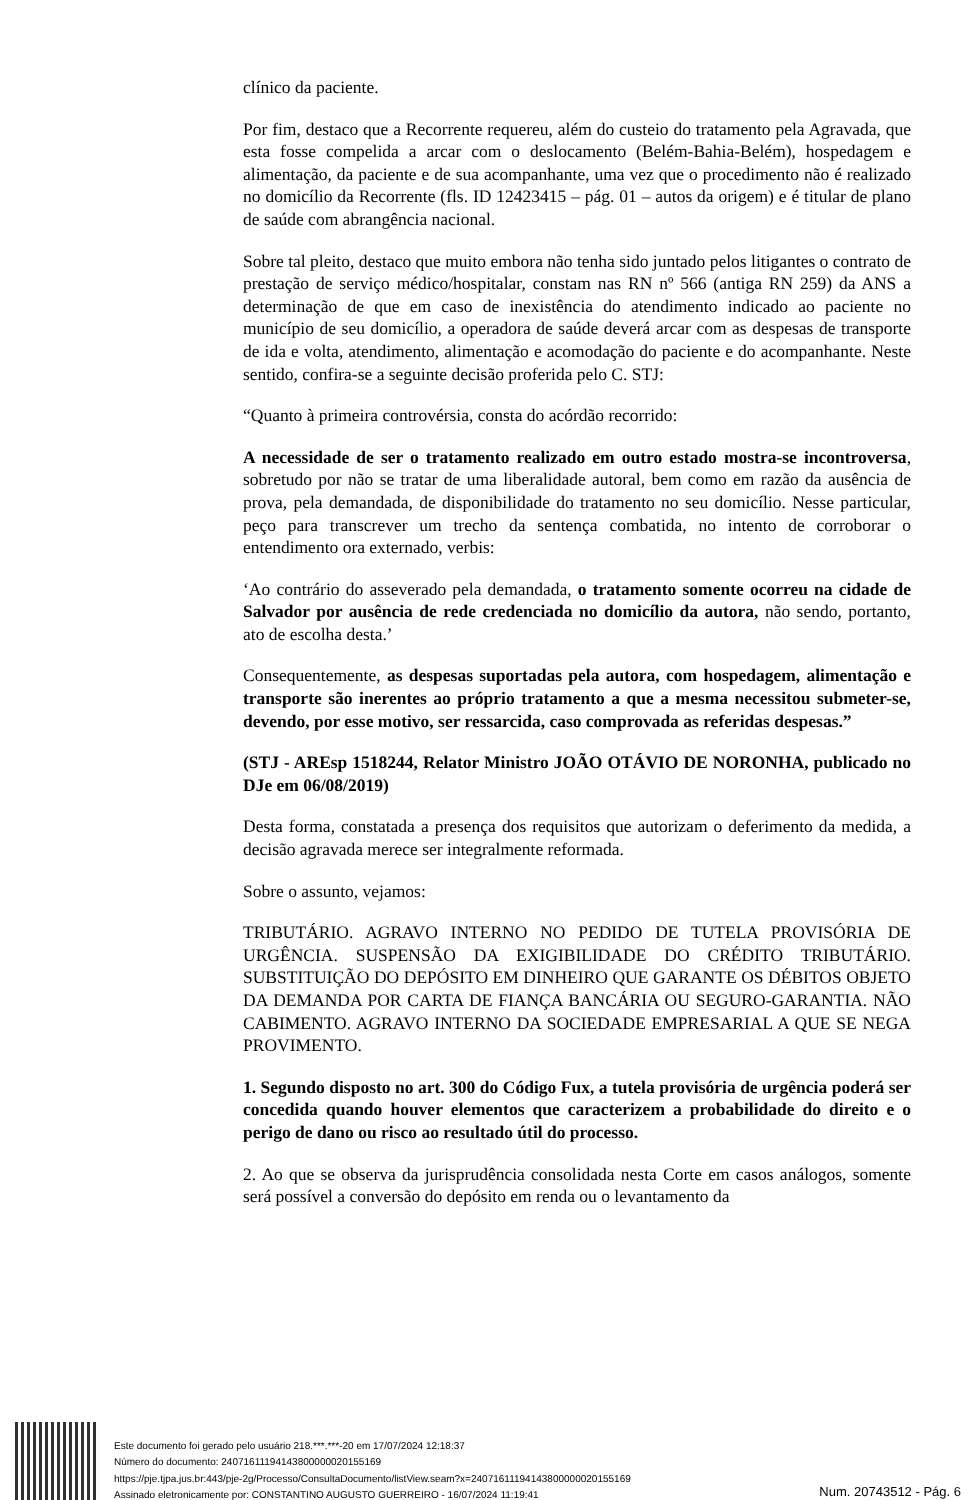clínico da paciente.
Por fim, destaco que a Recorrente requereu, além do custeio do tratamento pela Agravada, que esta fosse compelida a arcar com o deslocamento (Belém-Bahia-Belém), hospedagem e alimentação, da paciente e de sua acompanhante, uma vez que o procedimento não é realizado no domicílio da Recorrente (fls. ID 12423415 – pág. 01 – autos da origem) e é titular de plano de saúde com abrangência nacional.
Sobre tal pleito, destaco que muito embora não tenha sido juntado pelos litigantes o contrato de prestação de serviço médico/hospitalar, constam nas RN nº 566 (antiga RN 259) da ANS a determinação de que em caso de inexistência do atendimento indicado ao paciente no município de seu domicílio, a operadora de saúde deverá arcar com as despesas de transporte de ida e volta, atendimento, alimentação e acomodação do paciente e do acompanhante. Neste sentido, confira-se a seguinte decisão proferida pelo C. STJ:
“Quanto à primeira controvérsia, consta do acórdão recorrido:
A necessidade de ser o tratamento realizado em outro estado mostra-se incontroversa, sobretudo por não se tratar de uma liberalidade autoral, bem como em razão da ausência de prova, pela demandada, de disponibilidade do tratamento no seu domicílio. Nesse particular, peço para transcrever um trecho da sentença combatida, no intento de corroborar o entendimento ora externado, verbis:
‘Ao contrário do asseverado pela demandada, o tratamento somente ocorreu na cidade de Salvador por ausência de rede credenciada no domicílio da autora, não sendo, portanto, ato de escolha desta.’
Consequentemente, as despesas suportadas pela autora, com hospedagem, alimentação e transporte são inerentes ao próprio tratamento a que a mesma necessitou submeter-se, devendo, por esse motivo, ser ressarcida, caso comprovada as referidas despesas.”
(STJ - AREsp 1518244, Relator Ministro JOÃO OTÁVIO DE NORONHA, publicado no DJe em 06/08/2019)
Desta forma, constatada a presença dos requisitos que autorizam o deferimento da medida, a decisão agravada merece ser integralmente reformada.
Sobre o assunto, vejamos:
TRIBUTÁRIO. AGRAVO INTERNO NO PEDIDO DE TUTELA PROVISÓRIA DE URGÊNCIA. SUSPENSÃO DA EXIGIBILIDADE DO CRÉDITO TRIBUTÁRIO. SUBSTITUIÇÃO DO DEPÓSITO EM DINHEIRO QUE GARANTE OS DÉBITOS OBJETO DA DEMANDA POR CARTA DE FIANÇA BANCÁRIA OU SEGURO-GARANTIA. NÃO CABIMENTO. AGRAVO INTERNO DA SOCIEDADE EMPRESARIAL A QUE SE NEGA PROVIMENTO.
1. Segundo disposto no art. 300 do Código Fux, a tutela provisória de urgência poderá ser concedida quando houver elementos que caracterizem a probabilidade do direito e o perigo de dano ou risco ao resultado útil do processo.
2. Ao que se observa da jurisprudência consolidada nesta Corte em casos análogos, somente será possível a conversão do depósito em renda ou o levantamento da
Este documento foi gerado pelo usuário 218.***.***-20 em 17/07/2024 12:18:37
Número do documento: 24071611194143800000020155169
https://pje.tjpa.jus.br:443/pje-2g/Processo/ConsultaDocumento/listView.seam?x=24071611194143800000020155169
Assinado eletronicamente por: CONSTANTINO AUGUSTO GUERREIRO - 16/07/2024 11:19:41
Num. 20743512 - Pág. 6